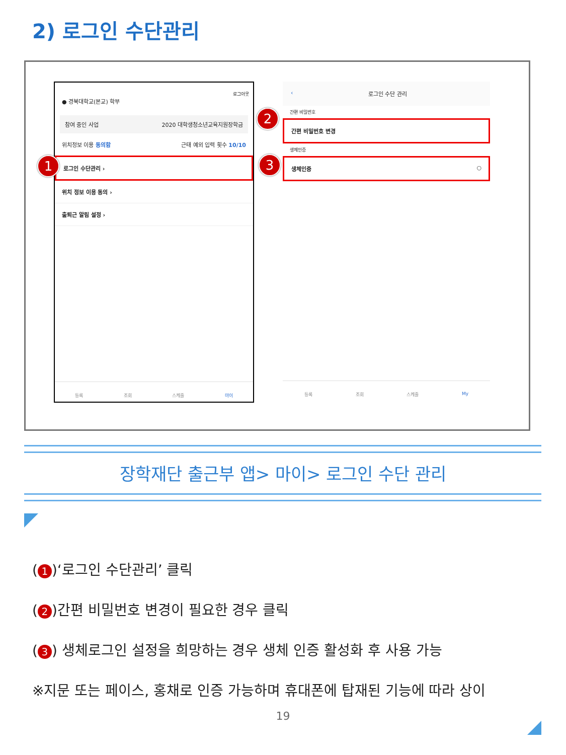2) 로그인 수단관리
로그아웃
● 경북대학교(본교) 학부
참여 중인 사업 2020 대학생청소년교육지원장학금
위치정보 이용 동의함 근태 예외 입력 횟수 10/10
로그인 수단관리 ›
위치 정보 이용 동의 ›
출퇴근 알림 설정 ›
등록 조회 스케줄 마이
1
‹ 로그인 수단 관리
간편 비밀번호
간편 비밀번호 변경
생체인증
생체인증 ○
등록 조회 스케줄 My
2
3
장학재단 출근부 앱> 마이> 로그인 수단 관리
(1)‘로그인 수단관리’ 클릭
(2)간편 비밀번호 변경이 필요한 경우 클릭
(3) 생체로그인 설정을 희망하는 경우 생체 인증 활성화 후 사용 가능
※지문 또는 페이스, 홍채로 인증 가능하며 휴대폰에 탑재된 기능에 따라 상이
19